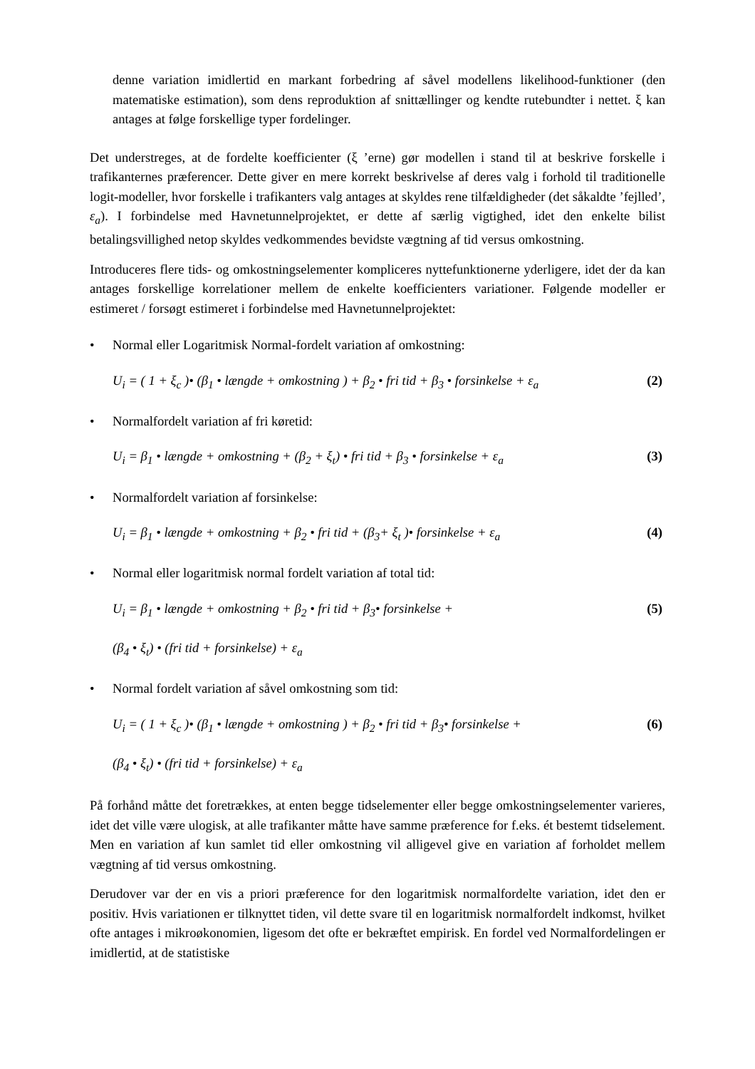denne variation imidlertid en markant forbedring af såvel modellens likelihood-funktioner (den matematiske estimation), som dens reproduktion af snittællinger og kendte rutebundter i nettet. ξ kan antages at følge forskellige typer fordelinger.
Det understreges, at de fordelte koefficienter (ξ ’erne) gør modellen i stand til at beskrive forskelle i trafikanternes præferencer. Dette giver en mere korrekt beskrivelse af deres valg i forhold til traditionelle logit-modeller, hvor forskelle i trafikanters valg antages at skyldes rene tilfældigheder (det såkaldte ’fejlled’, ε<sub>a</sub>). I forbindelse med Havnetunnelprojektet, er dette af særlig vigtighed, idet den enkelte bilist betalingsvillighed netop skyldes vedkommendes bevidste vægtning af tid versus omkostning.
Introduceres flere tids- og omkostningselementer kompliceres nyttefunktionerne yderligere, idet der da kan antages forskellige korrelationer mellem de enkelte koefficienters variationer. Følgende modeller er estimeret / forsøgt estimeret i forbindelse med Havnetunnelprojektet:
• Normal eller Logaritmisk Normal-fordelt variation af omkostning:
U<sub>i</sub> = ( 1 + ξ<sub>c</sub> )• (β<sub>1</sub> • længde + omkostning ) + β<sub>2</sub> • fri tid + β<sub>3</sub> • forsinkelse + ε<sub>a</sub> (2)
• Normalfordelt variation af fri køretid:
U<sub>i</sub> = β<sub>1</sub> • længde + omkostning + (β<sub>2</sub> + ξ<sub>t</sub>) • fri tid + β<sub>3</sub> • forsinkelse + ε<sub>a</sub> (3)
• Normalfordelt variation af forsinkelse:
U<sub>i</sub> = β<sub>1</sub> • længde + omkostning + β<sub>2</sub> • fri tid + (β<sub>3</sub>+ ξ<sub>t</sub> )• forsinkelse + ε<sub>a</sub> (4)
• Normal eller logaritmisk normal fordelt variation af total tid:
U<sub>i</sub> = β<sub>1</sub> • længde + omkostning + β<sub>2</sub> • fri tid + β<sub>3</sub>• forsinkelse + (5)
(β<sub>4</sub> • ξ<sub>t</sub>) • (fri tid + forsinkelse) + ε<sub>a</sub>
• Normal fordelt variation af såvel omkostning som tid:
U<sub>i</sub> = ( 1 + ξ<sub>c</sub> )• (β<sub>1</sub> • længde + omkostning ) + β<sub>2</sub> • fri tid + β<sub>3</sub>• forsinkelse + (6)
(β<sub>4</sub> • ξ<sub>t</sub>) • (fri tid + forsinkelse) + ε<sub>a</sub>
På forhånd måtte det foretrækkes, at enten begge tidselementer eller begge omkostningselementer varieres, idet det ville være ulogisk, at alle trafikanter måtte have samme præference for f.eks. ét bestemt tidselement. Men en variation af kun samlet tid eller omkostning vil alligevel give en variation af forholdet mellem vægtning af tid versus omkostning.
Derudover var der en vis a priori præference for den logaritmisk normalfordelte variation, idet den er positiv. Hvis variationen er tilknyttet tiden, vil dette svare til en logaritmisk normalfordelt indkomst, hvilket ofte antages i mikroøkonomien, ligesom det ofte er bekræftet empirisk. En fordel ved Normalfordelingen er imidlertid, at de statistiske